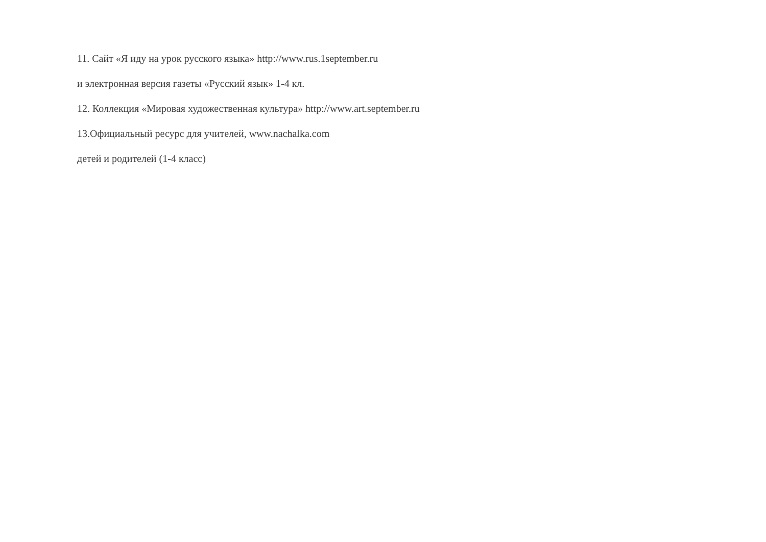11. Сайт «Я иду на урок русского языка» http://www.rus.1september.ru
и электронная версия газеты «Русский язык» 1-4 кл.
12. Коллекция «Мировая художественная культура» http://www.art.september.ru
13.Официальный ресурс для учителей, www.nachalka.com
детей и родителей (1-4 класс)